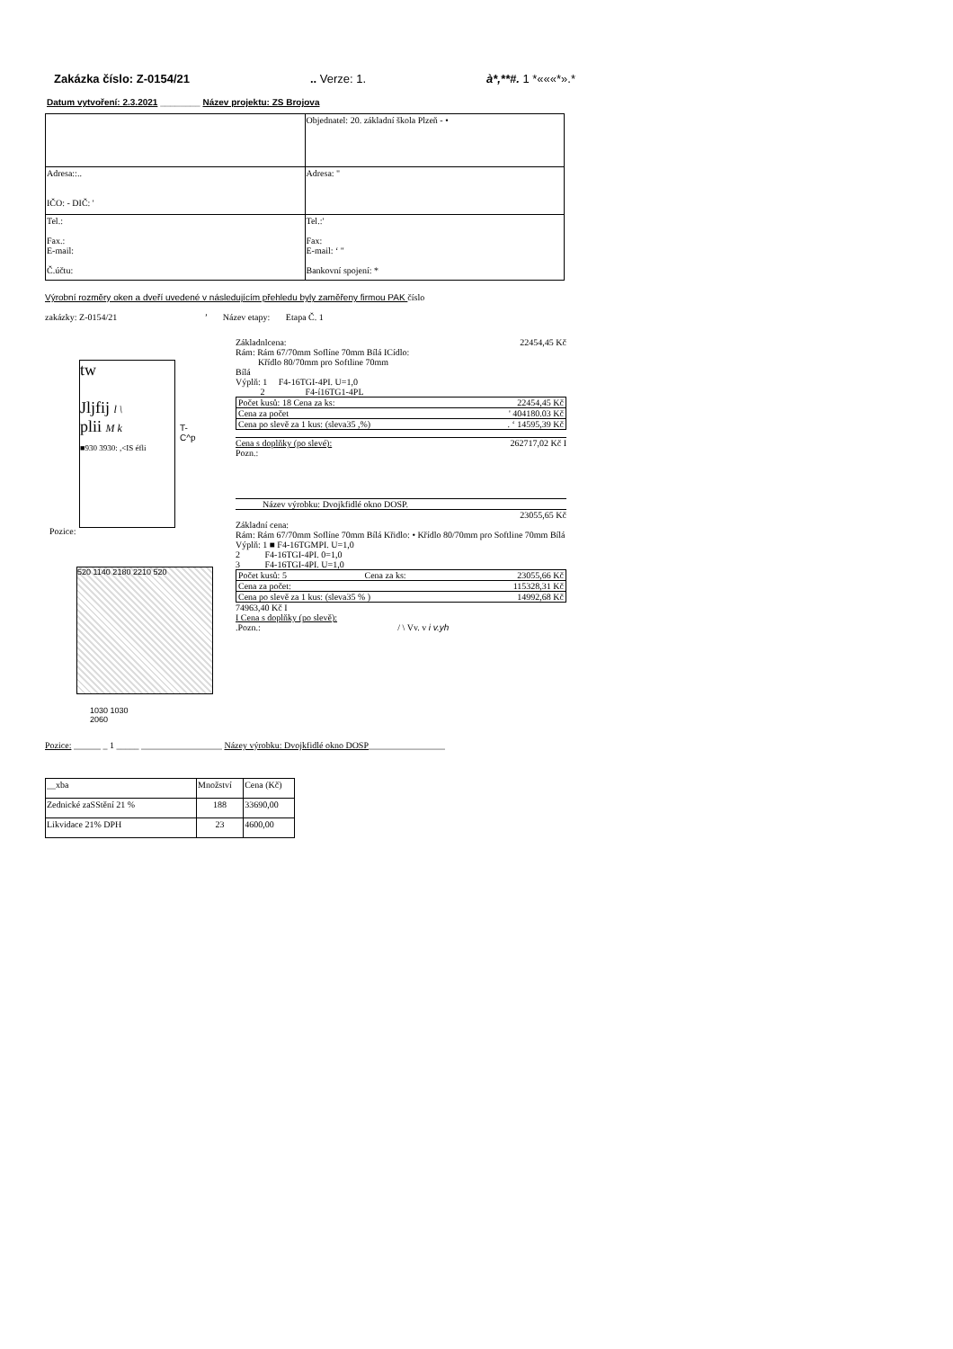Zakázka číslo: Z-0154/21.. Verze: 1. à*,**#. 1 *«««*».*
Datum vytvoření: 2.3.2021 ________ Název projektu: ZS Brojova
| | Objednatel: 20. základní škola Plzeň - • |
| Adresa::.. IČO: - DIČ: ' | Adresa: " |
| Tel.: Fax.: E-mail: Č.účtu: | Tel.:' Fax: E-mail: ‘ " Bankovní spojení: * |
Výrobní rozměry oken a dveří uvedené v následujícím přehledu byly zaměřeny firmou PAK číslo
zakázky: Z-0154/21 ’ Název etapy: Etapa Č. 1
tw
Jljfij l \
plii M k
■930 3930: ,<IS éfli
T-
C^p
Pozice:
Základnlcena: 22454,45 Kč
Rám: Rám 67/70mm Soflíne 70mm Bílá ICídlo:
Křídlo 80/70mm pro Softline 70mm
Bílá
Výplň: 1 F4-16TGI-4PI. U=1,0
2 F4-í16TG1-4PL
| Počet kusů: 18 Cena za ks: | 22454,45 Kč |
| Cena za počet | ' 404180.03 Kč |
| Cena po slevě za 1 kus: (sleva35 ,%) | . ‘ 14595,39 Kč |
Cena s doplňky (po slevé): 262717,02 Kč I
Pozn.:
Název výrobku: Dvojkfidlé okno DOSP.
23055,65 Kč
Základní cena:
Rám: Rám 67/70mm Soflíne 70mm Bílá Křidlo: • Křídlo 80/70mm pro Softline 70mm Bílá Výplň: 1 ■ F4-16TGMPI. U=1,0
2 F4-16TGI-4PI. 0=1,0
3 F4-16TGI-4PI. U=1,0
| Počet kusů: 5 | Cena za ks: | 23055,66 Kč |
| Cena za počet: | | 115328,31 Kč |
| Cena po slevě za 1 kus: (sleva35 % ) | | 14992,68 Kč |
74963,40 Kč I
I Cena s doplňky (po slevě):
.Pozn.: / \ Vv. v i v.yh
520 1140 2180 2210 520
1030 1030
2060
Pozice: ______ _ 1 _____ __________________ Názey výrobku: Dvojkfidlé okno DOSP_________________
| __xba | Množství | Cena (Kč) |
| --- | --- | --- |
| Zednické zaSStění 21 % | 188 | 33690,00 |
| Likvidace 21% DPH | 23 | 4600,00 |